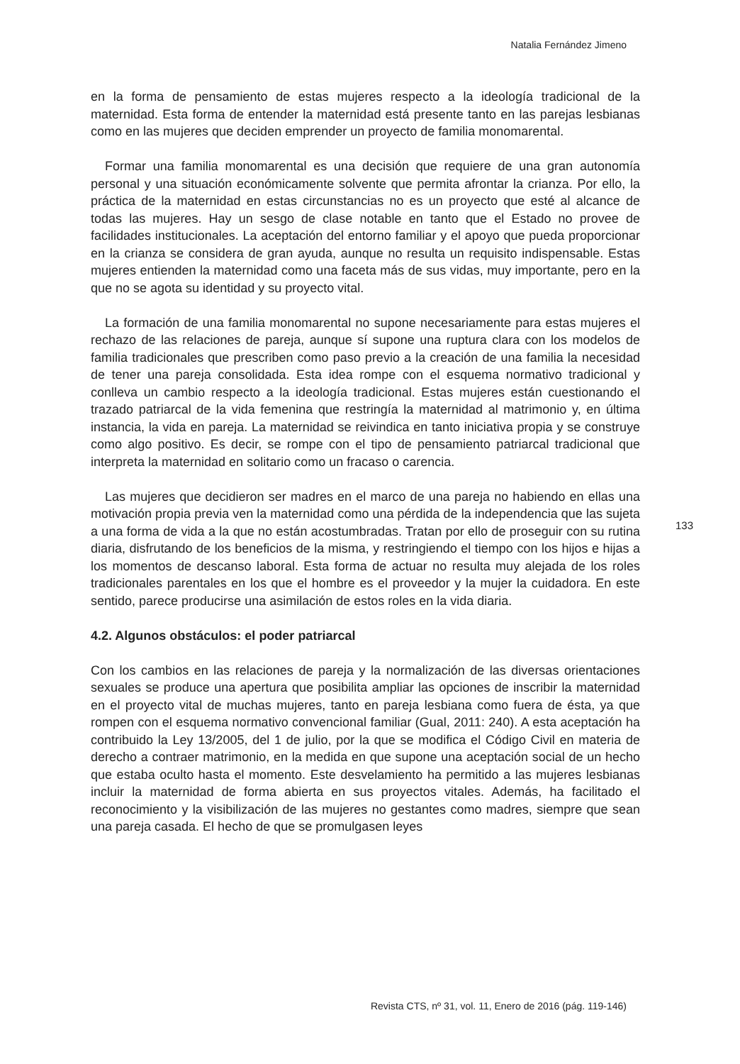Natalia Fernández Jimeno
en la forma de pensamiento de estas mujeres respecto a la ideología tradicional de la maternidad. Esta forma de entender la maternidad está presente tanto en las parejas lesbianas como en las mujeres que deciden emprender un proyecto de familia monomarental.
Formar una familia monomarental es una decisión que requiere de una gran autonomía personal y una situación económicamente solvente que permita afrontar la crianza. Por ello, la práctica de la maternidad en estas circunstancias no es un proyecto que esté al alcance de todas las mujeres. Hay un sesgo de clase notable en tanto que el Estado no provee de facilidades institucionales. La aceptación del entorno familiar y el apoyo que pueda proporcionar en la crianza se considera de gran ayuda, aunque no resulta un requisito indispensable. Estas mujeres entienden la maternidad como una faceta más de sus vidas, muy importante, pero en la que no se agota su identidad y su proyecto vital.
La formación de una familia monomarental no supone necesariamente para estas mujeres el rechazo de las relaciones de pareja, aunque sí supone una ruptura clara con los modelos de familia tradicionales que prescriben como paso previo a la creación de una familia la necesidad de tener una pareja consolidada. Esta idea rompe con el esquema normativo tradicional y conlleva un cambio respecto a la ideología tradicional. Estas mujeres están cuestionando el trazado patriarcal de la vida femenina que restringía la maternidad al matrimonio y, en última instancia, la vida en pareja. La maternidad se reivindica en tanto iniciativa propia y se construye como algo positivo. Es decir, se rompe con el tipo de pensamiento patriarcal tradicional que interpreta la maternidad en solitario como un fracaso o carencia.
Las mujeres que decidieron ser madres en el marco de una pareja no habiendo en ellas una motivación propia previa ven la maternidad como una pérdida de la independencia que las sujeta a una forma de vida a la que no están acostumbradas. Tratan por ello de proseguir con su rutina diaria, disfrutando de los beneficios de la misma, y restringiendo el tiempo con los hijos e hijas a los momentos de descanso laboral. Esta forma de actuar no resulta muy alejada de los roles tradicionales parentales en los que el hombre es el proveedor y la mujer la cuidadora. En este sentido, parece producirse una asimilación de estos roles en la vida diaria.
4.2. Algunos obstáculos: el poder patriarcal
Con los cambios en las relaciones de pareja y la normalización de las diversas orientaciones sexuales se produce una apertura que posibilita ampliar las opciones de inscribir la maternidad en el proyecto vital de muchas mujeres, tanto en pareja lesbiana como fuera de ésta, ya que rompen con el esquema normativo convencional familiar (Gual, 2011: 240). A esta aceptación ha contribuido la Ley 13/2005, del 1 de julio, por la que se modifica el Código Civil en materia de derecho a contraer matrimonio, en la medida en que supone una aceptación social de un hecho que estaba oculto hasta el momento. Este desvelamiento ha permitido a las mujeres lesbianas incluir la maternidad de forma abierta en sus proyectos vitales. Además, ha facilitado el reconocimiento y la visibilización de las mujeres no gestantes como madres, siempre que sean una pareja casada. El hecho de que se promulgasen leyes
133
Revista CTS, nº 31, vol. 11, Enero de 2016 (pág. 119-146)